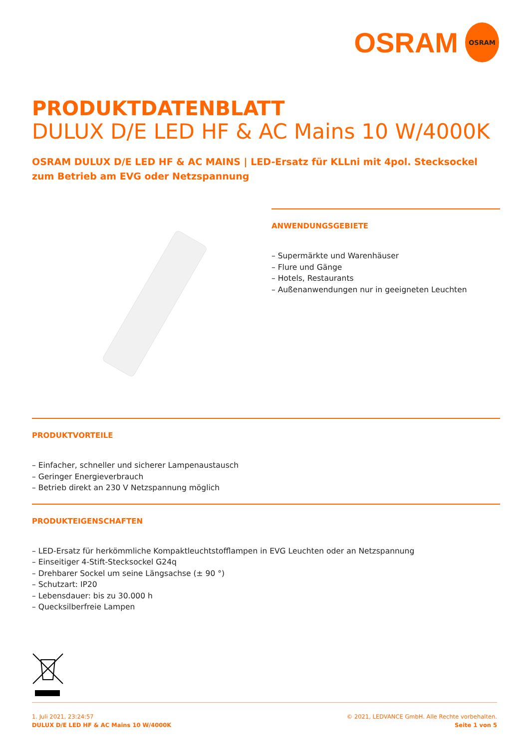OSRAM
OSRAM
PRODUKTDATENBLATT
DULUX D/E LED HF & AC Mains 10 W/4000K
OSRAM DULUX D/E LED HF & AC MAINS | LED-Ersatz für KLLni mit 4pol. Stecksockel zum Betrieb am EVG oder Netzspannung
ANWENDUNGSGEBIETE
– Supermärkte und Warenhäuser
– Flure und Gänge
– Hotels, Restaurants
– Außenanwendungen nur in geeigneten Leuchten
PRODUKTVORTEILE
– Einfacher, schneller und sicherer Lampenaustausch
– Geringer Energieverbrauch
– Betrieb direkt an 230 V Netzspannung möglich
PRODUKTEIGENSCHAFTEN
– LED-Ersatz für herkömmliche Kompaktleuchtstofflampen in EVG Leuchten oder an Netzspannung
– Einseitiger 4-Stift-Stecksockel G24q
– Drehbarer Sockel um seine Längsachse (± 90 °)
– Schutzart: IP20
– Lebensdauer: bis zu 30.000 h
– Quecksilberfreie Lampen
1. Juli 2021, 23:24:57
DULUX D/E LED HF & AC Mains 10 W/4000K
© 2021, LEDVANCE GmbH. Alle Rechte vorbehalten.
Seite 1 von 5